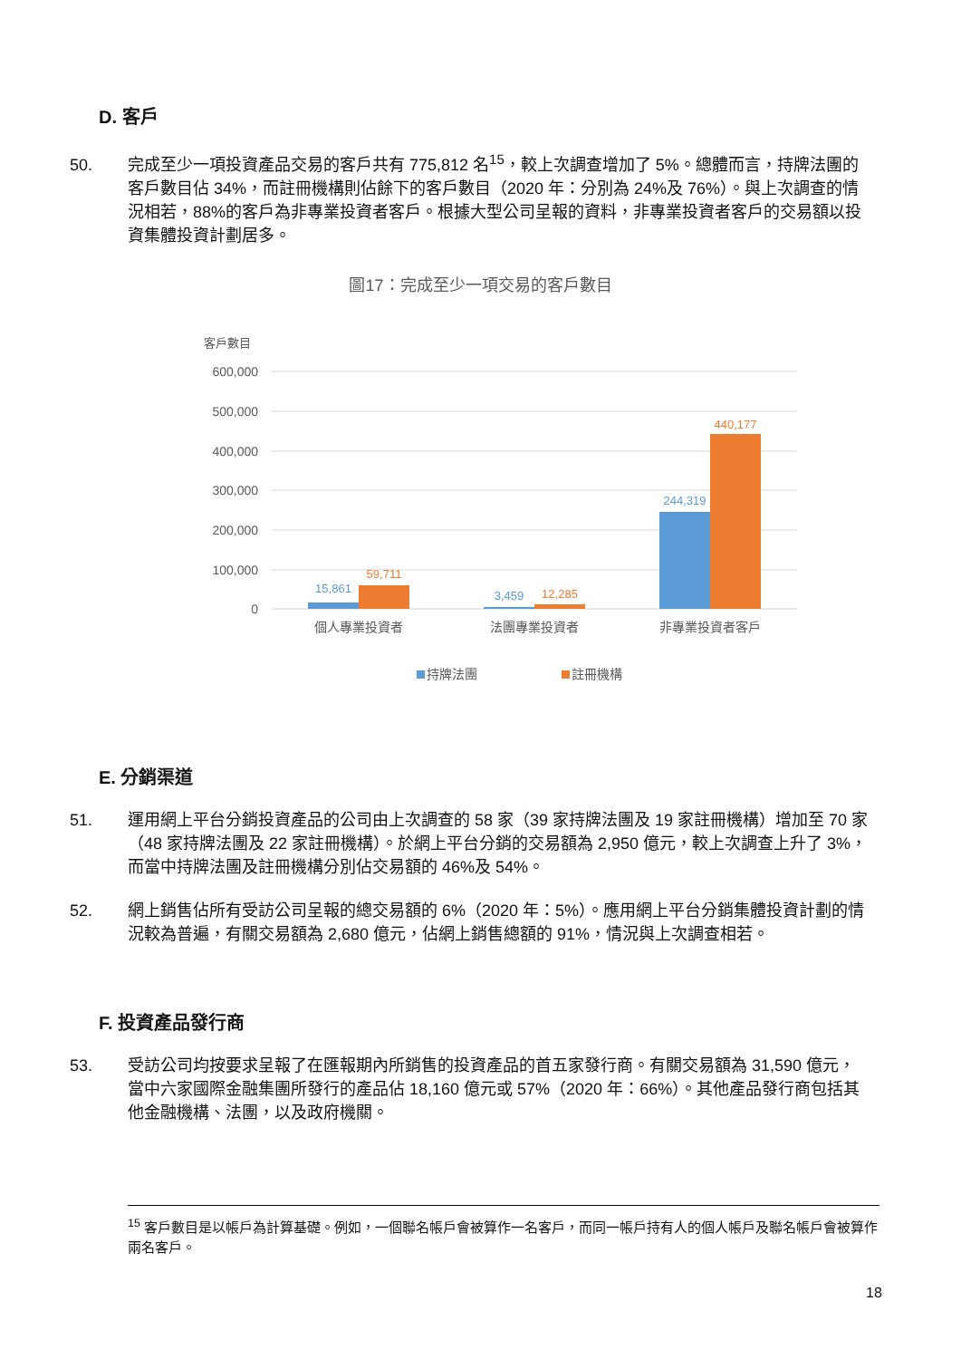D. 客戶
50. 完成至少一項投資產品交易的客戶共有 775,812 名<sup>15</sup>，較上次調查增加了 5%。總體而言，持牌法團的客戶數目佔 34%，而註冊機構則佔餘下的客戶數目（2020 年：分別為 24%及 76%）。與上次調查的情況相若，88%的客戶為非專業投資者客戶。根據大型公司呈報的資料，非專業投資者客戶的交易額以投資集體投資計劃居多。
圖17：完成至少一項交易的客戶數目
客戶數目
600,000
500,000
400,000
300,000
200,000
100,000
0
15,861
59,711
3,459
12,285
244,319
440,177
個人專業投資者
法團專業投資者
非專業投資者客戶
持牌法團
註冊機構
E. 分銷渠道
51. 運用網上平台分銷投資產品的公司由上次調查的 58 家（39 家持牌法團及 19 家註冊機構）增加至 70 家（48 家持牌法團及 22 家註冊機構）。於網上平台分銷的交易額為 2,950 億元，較上次調查上升了 3%，而當中持牌法團及註冊機構分別佔交易額的 46%及 54%。
52. 網上銷售佔所有受訪公司呈報的總交易額的 6%（2020 年：5%）。應用網上平台分銷集體投資計劃的情況較為普遍，有關交易額為 2,680 億元，佔網上銷售總額的 91%，情況與上次調查相若。
F. 投資產品發行商
53. 受訪公司均按要求呈報了在匯報期內所銷售的投資產品的首五家發行商。有關交易額為 31,590 億元，當中六家國際金融集團所發行的產品佔 18,160 億元或 57%（2020 年：66%）。其他產品發行商包括其他金融機構、法團，以及政府機關。
<sup>15</sup> 客戶數目是以帳戶為計算基礎。例如，一個聯名帳戶會被算作一名客戶，而同一帳戶持有人的個人帳戶及聯名帳戶會被算作兩名客戶。
18